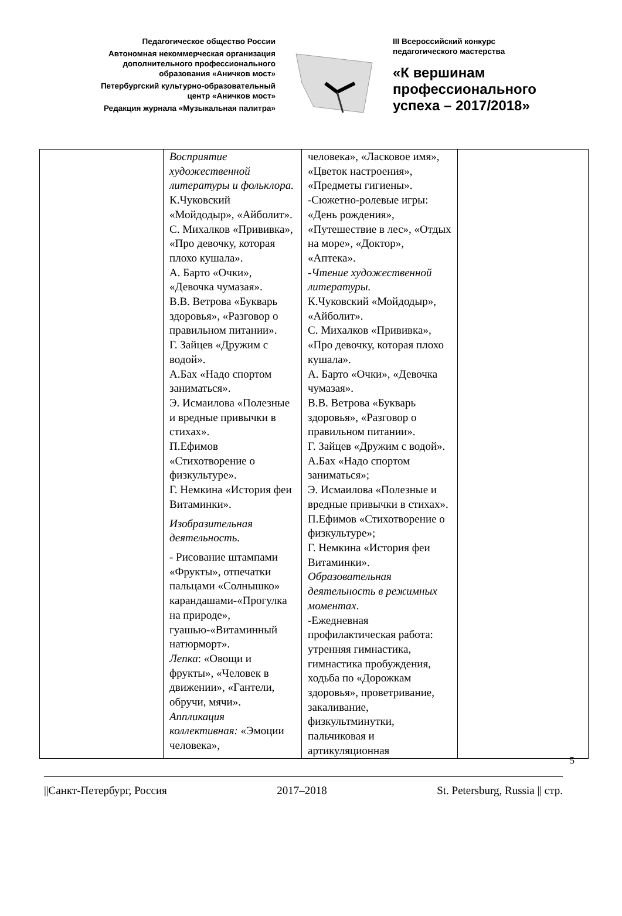Педагогическое общество России
Автономная некоммерческая организация
дополнительного профессионального
образования «Аничков мост»
Петербургский культурно-образовательный
центр «Аничков мост»
Редакция журнала «Музыкальная палитра»
III Всероссийский конкурс
педагогического мастерства
«К вершинам
профессионального
успеха – 2017/2018»
| | Восприятие художественной литературы и фольклора. К.Чуковский «Мойдодыр», «Айболит». С. Михалков «Прививка», «Про девочку, которая плохо кушала». А. Барто «Очки», «Девочка чумазая». В.В. Ветрова «Букварь здоровья», «Разговор о правильном питании». Г. Зайцев «Дружим с водой». А.Бах «Надо спортом заниматься». Э. Исмаилова «Полезные и вредные привычки в стихах». П.Ефимов «Стихотворение о физкультуре». Г. Немкина «История феи Витаминки». Изобразительная деятельность. - Рисование штампами «Фрукты», отпечатки пальцами «Солнышко» карандашами-«Прогулка на природе», гуашью-«Витаминный натюрморт». Лепка : «Овощи и фрукты», «Человек в движении», «Гантели, обручи, мячи». Аппликация коллективная: «Эмоции человека», | человека», «Ласковое имя», «Цветок настроения», «Предметы гигиены». -Сюжетно-ролевые игры: «День рождения», «Путешествие в лес», «Отдых на море», «Доктор», «Аптека». - Чтение художественной литературы. К.Чуковский «Мойдодыр», «Айболит». С. Михалков «Прививка», «Про девочку, которая плохо кушала». А. Барто «Очки», «Девочка чумазая». В.В. Ветрова «Букварь здоровья», «Разговор о правильном питании». Г. Зайцев «Дружим с водой». А.Бах «Надо спортом заниматься»; Э. Исмаилова «Полезные и вредные привычки в стихах». П.Ефимов «Стихотворение о физкультуре»; Г. Немкина «История феи Витаминки». Образовательная деятельность в режимных моментах . -Ежедневная профилактическая работа: утренняя гимнастика, гимнастика пробуждения, ходьба по «Дорожкам здоровья», проветривание, закаливание, физкультминутки, пальчиковая и артикуляционная | |
5
||Санкт-Петербург, Россия 2017–2018 St. Petersburg, Russia || стр.